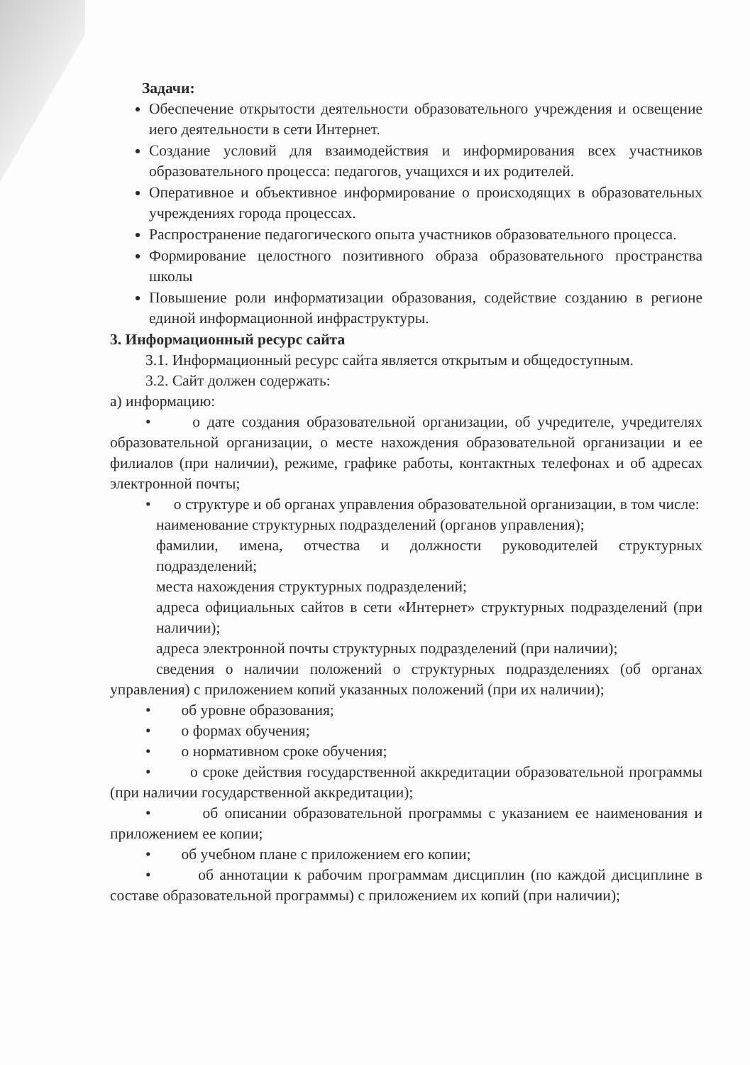Задачи:
Обеспечение открытости деятельности образовательного учреждения и освещение иего деятельности в сети Интернет.
Создание условий для взаимодействия и информирования всех участников образовательного процесса: педагогов, учащихся и их родителей.
Оперативное и объективное информирование о происходящих в образовательных учреждениях города процессах.
Распространение педагогического опыта участников образовательного процесса.
Формирование целостного позитивного образа образовательного пространства школы
Повышение роли информатизации образования, содействие созданию в регионе единой информационной инфраструктуры.
3. Информационный ресурс сайта
3.1. Информационный ресурс сайта является открытым и общедоступным.
3.2. Сайт должен содержать:
а) информацию:
• о дате создания образовательной организации, об учредителе, учредителях образовательной организации, о месте нахождения образовательной организации и ее филиалов (при наличии), режиме, графике работы, контактных телефонах и об адресах электронной почты;
• о структуре и об органах управления образовательной организации, в том числе:
наименование структурных подразделений (органов управления);
фамилии, имена, отчества и должности руководителей структурных подразделений;
места нахождения структурных подразделений;
адреса официальных сайтов в сети «Интернет» структурных подразделений (при наличии);
адреса электронной почты структурных подразделений (при наличии);
сведения о наличии положений о структурных подразделениях (об органах управления) с приложением копий указанных положений (при их наличии);
• об уровне образования;
• о формах обучения;
• о нормативном сроке обучения;
• о сроке действия государственной аккредитации образовательной программы (при наличии государственной аккредитации);
• об описании образовательной программы с указанием ее наименования и приложением ее копии;
• об учебном плане с приложением его копии;
• об аннотации к рабочим программам дисциплин (по каждой дисциплине в составе образовательной программы) с приложением их копий (при наличии);